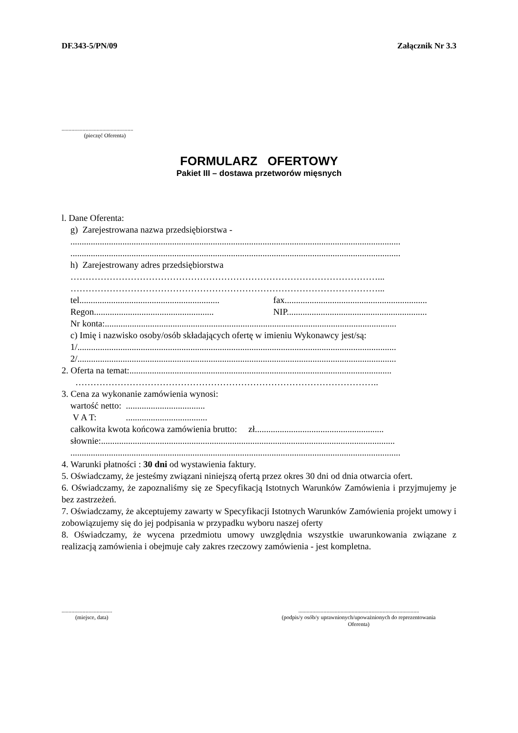DF.343-5/PN/09 Załącznik Nr 3.3
...................................................
(pieczęć Oferenta)
FORMULARZ OFERTOWY
Pakiet III – dostawa przetworów mięsnych
l. Dane Oferenta:
g) Zarejestrowana nazwa przedsiębiorstwa -
..................................................................................................................................................
..................................................................................................................................................
h) Zarejestrowany adres przedsiębiorstwa
…………………………………………………………………………………………...
…………………………………………………………………………………………...
tel.............................................................. fax...............................................................
Regon..................................................... NIP..............................................................
Nr konta:.................................................................................................................................
c) Imię i nazwisko osoby/osób składających ofertę w imieniu Wykonawcy jest/są:
1/.............................................................................................................................................
2/.............................................................................................................................................
2. Oferta na temat:....................................................................................................................
………………………………………………………………………………………..
3. Cena za wykonanie zamówienia wynosi:
wartość netto: ...................................
V A T: ....................................
całkowita kwota końcowa zamówienia brutto: zł.........................................................
słownie:..................................................................................................................................
..................................................................................................................................................
4. Warunki płatności : 30 dni od wystawienia faktury.
5. Oświadczamy, że jesteśmy związani niniejszą ofertą przez okres 30 dni od dnia otwarcia ofert.
6. Oświadczamy, że zapoznaliśmy się ze Specyfikacją Istotnych Warunków Zamówienia i przyjmujemy je bez zastrzeżeń.
7. Oświadczamy, że akceptujemy zawarty w Specyfikacji Istotnych Warunków Zamówienia projekt umowy i zobowiązujemy się do jej podpisania w przypadku wyboru naszej oferty
8. Oświadczamy, że wycena przedmiotu umowy uwzględnia wszystkie uwarunkowania związane z realizacją zamówienia i obejmuje cały zakres rzeczowy zamówienia - jest kompletna.
....................................
(miejsce, data)
......................................................................................
(podpis/y osób/y uprawnionych/upoważnionych do reprezentowania
Oferenta)